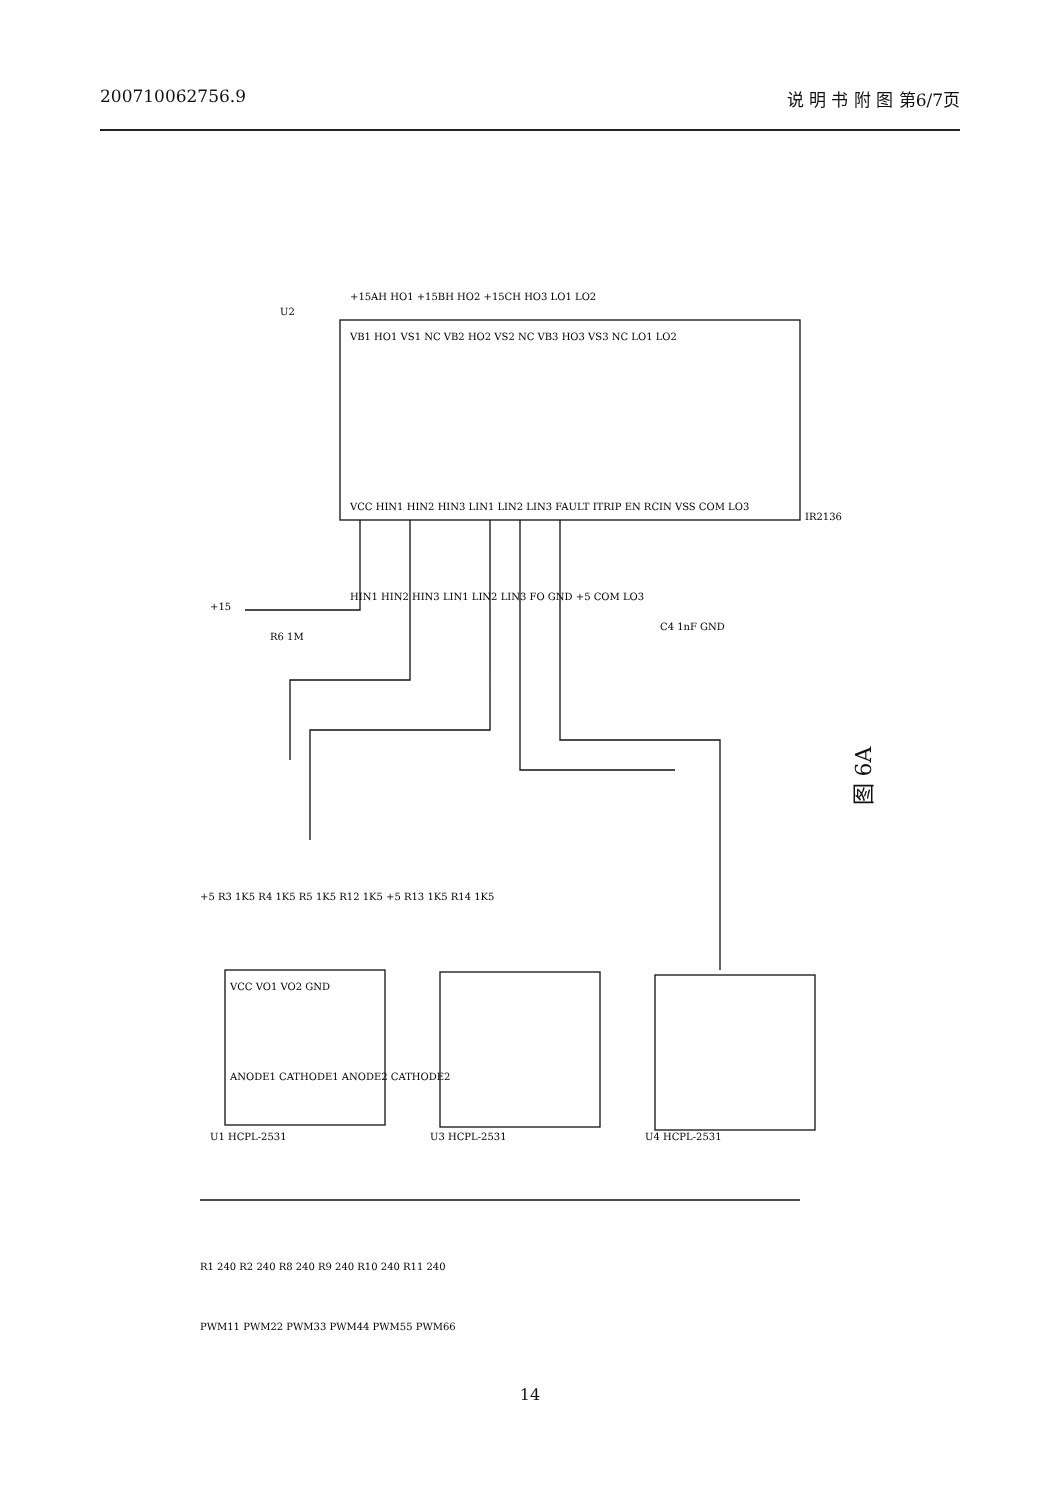200710062756.9 说 明 书 附 图 第6/7页
VB1 HO1 VS1 NC VB2 HO2 VS2 NC VB3 HO3 VS3 NC LO1 LO2
VCC HIN1 HIN2 HIN3 LIN1 LIN2 LIN3 FAULT ITRIP EN RCIN VSS COM LO3
+15AH HO1 +15BH HO2 +15CH HO3 LO1 LO2
HIN1 HIN2 HIN3 LIN1 LIN2 LIN3 FO GND +5 COM LO3
U2
IR2136
+15
R6 1M
C4 1nF GND
+5 R3 1K5 R4 1K5 R5 1K5 R12 1K5 +5 R13 1K5 R14 1K5
VCC VO1 VO2 GND
ANODE1 CATHODE1 ANODE2 CATHODE2
U1 HCPL-2531
U3 HCPL-2531
U4 HCPL-2531
R1 240 R2 240 R8 240 R9 240 R10 240 R11 240
PWM11 PWM22 PWM33 PWM44 PWM55 PWM66
图 6A
14